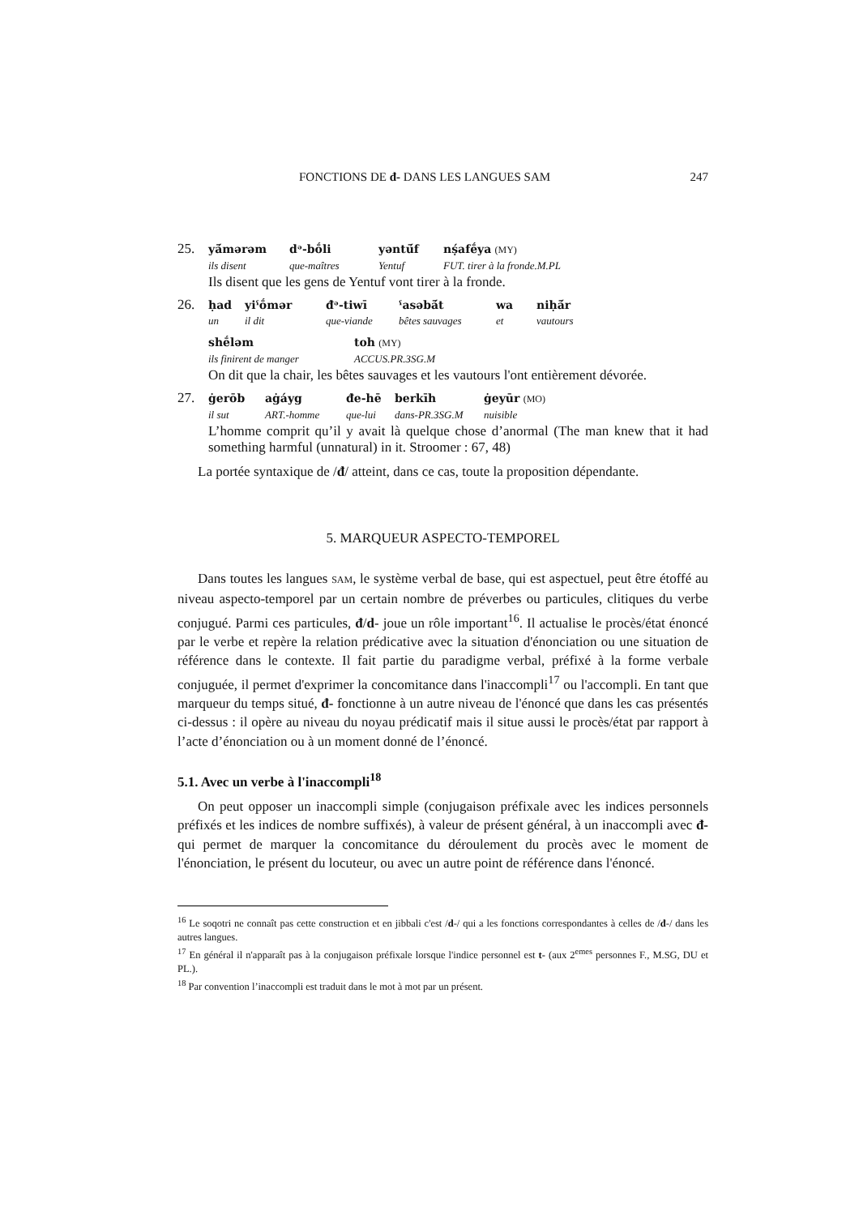FONCTIONS DE đ- DANS LES LANGUES SAM 247
25.
yā́mərəm dᵊ-bṓli yəntū́f nṣ́afḗya (MY) ils disent que-maîtres Yentuf FUT. tirer à la fronde.M.PL
Ils disent que les gens de Yentuf vont tirer à la fronde.
26.
ḥad yiˁṓmər đᵊ-tiwī ˁasəbā́t wa niḥā́r un il dit que-viande bêtes sauvages et vautours
shḗləm toh (MY) ils finirent de manger ACCUS.PR.3SG.M
On dit que la chair, les bêtes sauvages et les vautours l'ont entièrement dévorée.
27.
ġerōb aġáyg đe-hē berkīh ġeyūr (MO) il sut ART.-homme que-lui dans-PR.3SG.M nuisible
L’homme comprit qu’il y avait là quelque chose d’anormal (The man knew that it had something harmful (unnatural) in it. Stroomer : 67, 48)
La portée syntaxique de /đ/ atteint, dans ce cas, toute la proposition dépendante.
5. MARQUEUR ASPECTO-TEMPOREL
Dans toutes les langues SAM, le système verbal de base, qui est aspectuel, peut être étoffé au niveau aspecto-temporel par un certain nombre de préverbes ou particules, clitiques du verbe conjugué. Parmi ces particules, đ/d- joue un rôle important<sup>16</sup>. Il actualise le procès/état énoncé par le verbe et repère la relation prédicative avec la situation d'énonciation ou une situation de référence dans le contexte. Il fait partie du paradigme verbal, préfixé à la forme verbale conjuguée, il permet d'exprimer la concomitance dans l'inaccompli<sup>17</sup> ou l'accompli. En tant que marqueur du temps situé, đ- fonctionne à un autre niveau de l'énoncé que dans les cas présentés ci-dessus : il opère au niveau du noyau prédicatif mais il situe aussi le procès/état par rapport à l’acte d’énonciation ou à un moment donné de l’énoncé.
5.1. Avec un verbe à l'inaccompli<sup>18</sup>
On peut opposer un inaccompli simple (conjugaison préfixale avec les indices personnels préfixés et les indices de nombre suffixés), à valeur de présent général, à un inaccompli avec đ- qui permet de marquer la concomitance du déroulement du procès avec le moment de l'énonciation, le présent du locuteur, ou avec un autre point de référence dans l'énoncé.
<sup>16</sup> Le soqotri ne connaît pas cette construction et en jibbali c'est /d-/ qui a les fonctions correspondantes à celles de /đ-/ dans les autres langues.
<sup>17</sup> En général il n'apparaît pas à la conjugaison préfixale lorsque l'indice personnel est t- (aux 2<sup>emes</sup> personnes F., M.SG, DU et PL.).
<sup>18</sup> Par convention l’inaccompli est traduit dans le mot à mot par un présent.